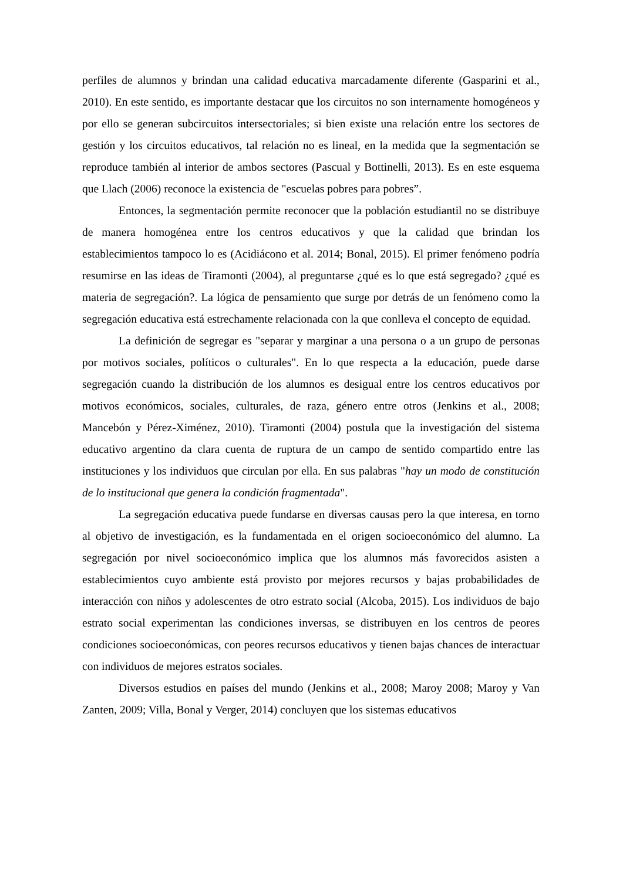perfiles de alumnos y brindan una calidad educativa marcadamente diferente (Gasparini et al., 2010). En este sentido, es importante destacar que los circuitos no son internamente homogéneos y por ello se generan subcircuitos intersectoriales; si bien existe una relación entre los sectores de gestión y los circuitos educativos, tal relación no es lineal, en la medida que la segmentación se reproduce también al interior de ambos sectores (Pascual y Bottinelli, 2013). Es en este esquema que Llach (2006) reconoce la existencia de "escuelas pobres para pobres”.
Entonces, la segmentación permite reconocer que la población estudiantil no se distribuye de manera homogénea entre los centros educativos y que la calidad que brindan los establecimientos tampoco lo es (Acidiácono et al. 2014; Bonal, 2015). El primer fenómeno podría resumirse en las ideas de Tiramonti (2004), al preguntarse ¿qué es lo que está segregado? ¿qué es materia de segregación?. La lógica de pensamiento que surge por detrás de un fenómeno como la segregación educativa está estrechamente relacionada con la que conlleva el concepto de equidad.
La definición de segregar es "separar y marginar a una persona o a un grupo de personas por motivos sociales, políticos o culturales". En lo que respecta a la educación, puede darse segregación cuando la distribución de los alumnos es desigual entre los centros educativos por motivos económicos, sociales, culturales, de raza, género entre otros (Jenkins et al., 2008; Mancebón y Pérez-Ximénez, 2010). Tiramonti (2004) postula que la investigación del sistema educativo argentino da clara cuenta de ruptura de un campo de sentido compartido entre las instituciones y los individuos que circulan por ella. En sus palabras "hay un modo de constitución de lo institucional que genera la condición fragmentada".
La segregación educativa puede fundarse en diversas causas pero la que interesa, en torno al objetivo de investigación, es la fundamentada en el origen socioeconómico del alumno. La segregación por nivel socioeconómico implica que los alumnos más favorecidos asisten a establecimientos cuyo ambiente está provisto por mejores recursos y bajas probabilidades de interacción con niños y adolescentes de otro estrato social (Alcoba, 2015). Los individuos de bajo estrato social experimentan las condiciones inversas, se distribuyen en los centros de peores condiciones socioeconómicas, con peores recursos educativos y tienen bajas chances de interactuar con individuos de mejores estratos sociales.
Diversos estudios en países del mundo (Jenkins et al., 2008; Maroy 2008; Maroy y Van Zanten, 2009; Villa, Bonal y Verger, 2014) concluyen que los sistemas educativos